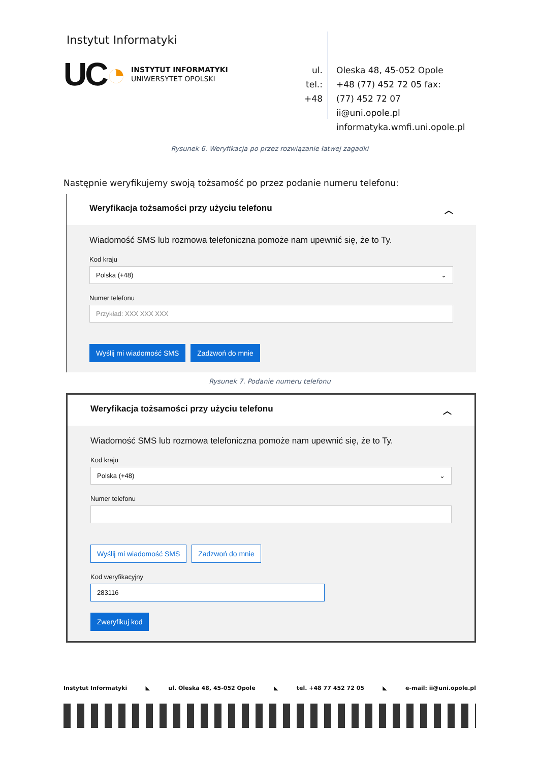Instytut Informatyki
UC◔
INSTYTUT INFORMATYKI
UNIWERSYTET OPOLSKI
ul.
tel.:
+48
Oleska 48, 45-052 Opole
+48 (77) 452 72 05 fax:
(77) 452 72 07
ii@uni.opole.pl
informatyka.wmfi.uni.opole.pl
Rysunek 6. Weryfikacja po przez rozwiązanie łatwej zagadki
Następnie weryfikujemy swoją tożsamość po przez podanie numeru telefonu:
Weryfikacja tożsamości przy użyciu telefonu ︿
Wiadomość SMS lub rozmowa telefoniczna pomoże nam upewnić się, że to Ty.
Kod kraju
Polska (+48) ⌄
Numer telefonu
Przykład: XXX XXX XXX
Wyślij mi wiadomość SMS Zadzwoń do mnie
Rysunek 7. Podanie numeru telefonu
Weryfikacja tożsamości przy użyciu telefonu ︿
Wiadomość SMS lub rozmowa telefoniczna pomoże nam upewnić się, że to Ty.
Kod kraju
Polska (+48) ⌄
Numer telefonu
Wyślij mi wiadomość SMS Zadzwoń do mnie
Kod weryfikacyjny
283116
Zweryfikuj kod
Instytut Informatyki ◣ ul. Oleska 48, 45-052 Opole ◣ tel. +48 77 452 72 05 ◣ e-mail: ii@uni.opole.pl